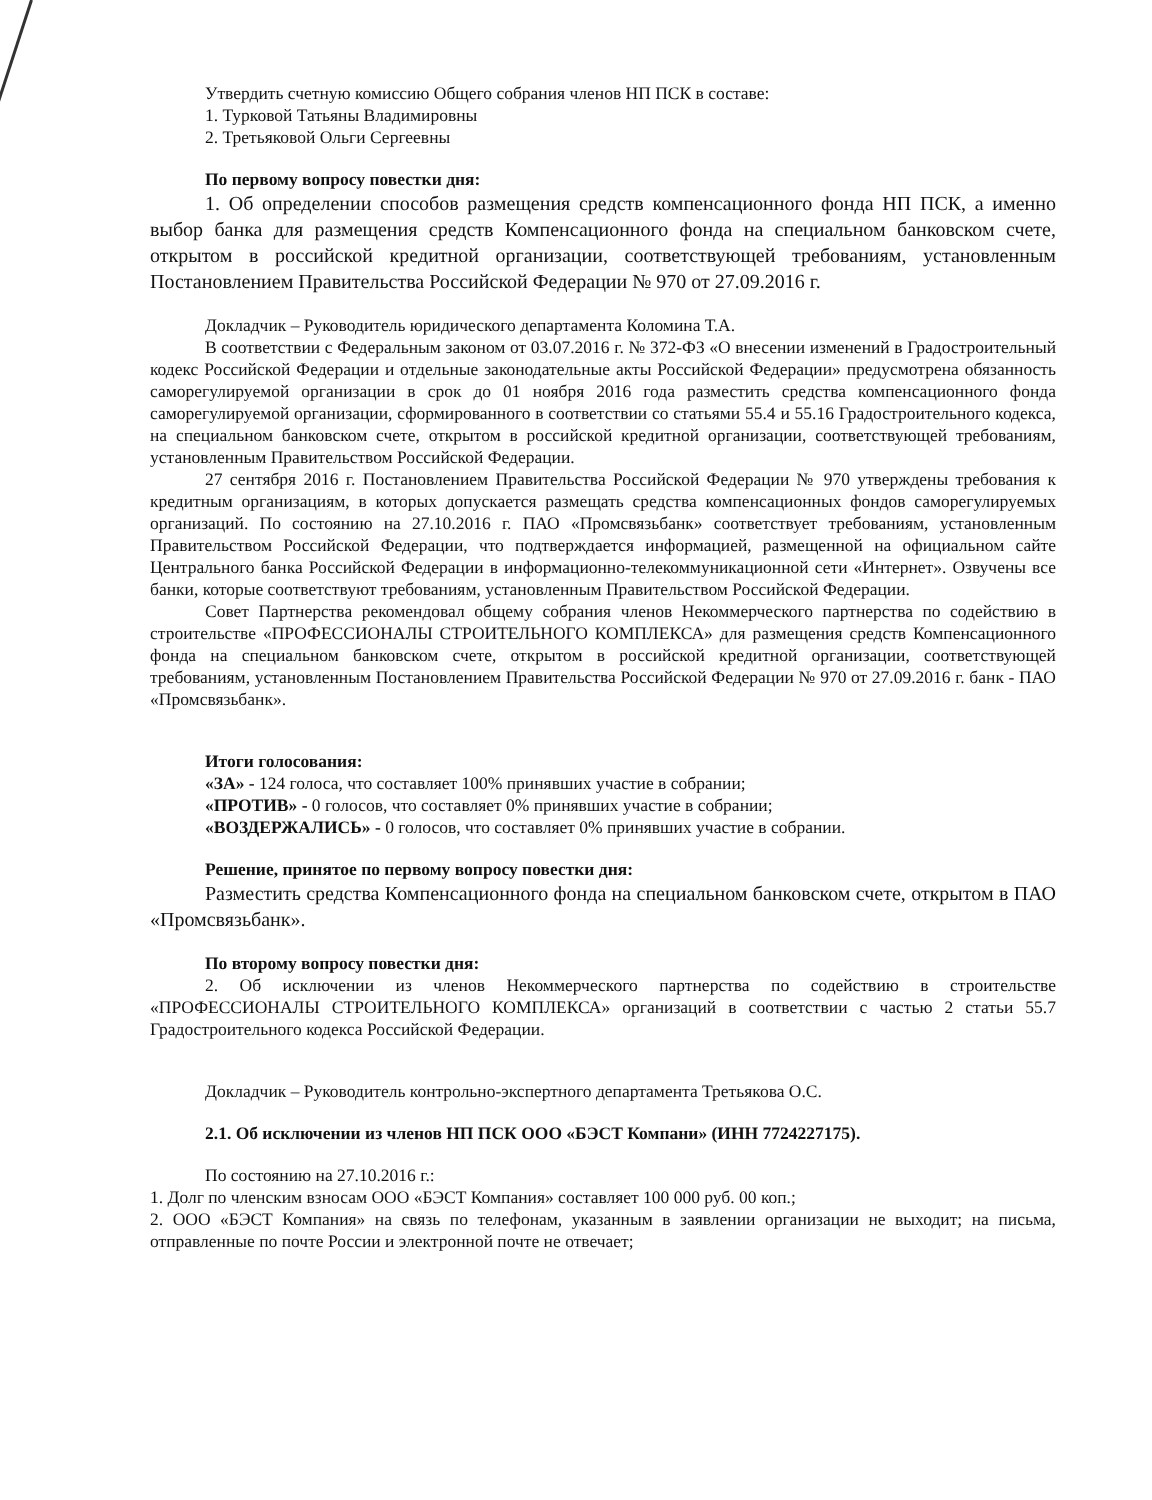Утвердить счетную комиссию Общего собрания членов НП ПСК в составе:
1. Турковой Татьяны Владимировны
2. Третьяковой Ольги Сергеевны
По первому вопросу повестки дня:
1. Об определении способов размещения средств компенсационного фонда НП ПСК, а именно выбор банка для размещения средств Компенсационного фонда на специальном банковском счете, открытом в российской кредитной организации, соответствующей требованиям, установленным Постановлением Правительства Российской Федерации № 970 от 27.09.2016 г.
Докладчик – Руководитель юридического департамента Коломина Т.А.
В соответствии с Федеральным законом от 03.07.2016 г. № 372-ФЗ «О внесении изменений в Градостроительный кодекс Российской Федерации и отдельные законодательные акты Российской Федерации» предусмотрена обязанность саморегулируемой организации в срок до 01 ноября 2016 года разместить средства компенсационного фонда саморегулируемой организации, сформированного в соответствии со статьями 55.4 и 55.16 Градостроительного кодекса, на специальном банковском счете, открытом в российской кредитной организации, соответствующей требованиям, установленным Правительством Российской Федерации.
27 сентября 2016 г. Постановлением Правительства Российской Федерации № 970 утверждены требования к кредитным организациям, в которых допускается размещать средства компенсационных фондов саморегулируемых организаций. По состоянию на 27.10.2016 г. ПАО «Промсвязьбанк» соответствует требованиям, установленным Правительством Российской Федерации, что подтверждается информацией, размещенной на официальном сайте Центрального банка Российской Федерации в информационно-телекоммуникационной сети «Интернет». Озвучены все банки, которые соответствуют требованиям, установленным Правительством Российской Федерации.
Совет Партнерства рекомендовал общему собрания членов Некоммерческого партнерства по содействию в строительстве «ПРОФЕССИОНАЛЫ СТРОИТЕЛЬНОГО КОМПЛЕКСА» для размещения средств Компенсационного фонда на специальном банковском счете, открытом в российской кредитной организации, соответствующей требованиям, установленным Постановлением Правительства Российской Федерации № 970 от 27.09.2016 г. банк - ПАО «Промсвязьбанк».
Итоги голосования:
«ЗА» - 124 голоса, что составляет 100% принявших участие в собрании;
«ПРОТИВ» - 0 голосов, что составляет 0% принявших участие в собрании;
«ВОЗДЕРЖАЛИСЬ» - 0 голосов, что составляет 0% принявших участие в собрании.
Решение, принятое по первому вопросу повестки дня:
Разместить средства Компенсационного фонда на специальном банковском счете, открытом в ПАО «Промсвязьбанк».
По второму вопросу повестки дня:
2. Об исключении из членов Некоммерческого партнерства по содействию в строительстве «ПРОФЕССИОНАЛЫ СТРОИТЕЛЬНОГО КОМПЛЕКСА» организаций в соответствии с частью 2 статьи 55.7 Градостроительного кодекса Российской Федерации.
Докладчик – Руководитель контрольно-экспертного департамента Третьякова О.С.
2.1. Об исключении из членов НП ПСК ООО «БЭСТ Компани» (ИНН 7724227175).
По состоянию на 27.10.2016 г.:
1. Долг по членским взносам ООО «БЭСТ Компания» составляет 100 000 руб. 00 коп.;
2. ООО «БЭСТ Компания» на связь по телефонам, указанным в заявлении организации не выходит; на письма, отправленные по почте России и электронной почте не отвечает;